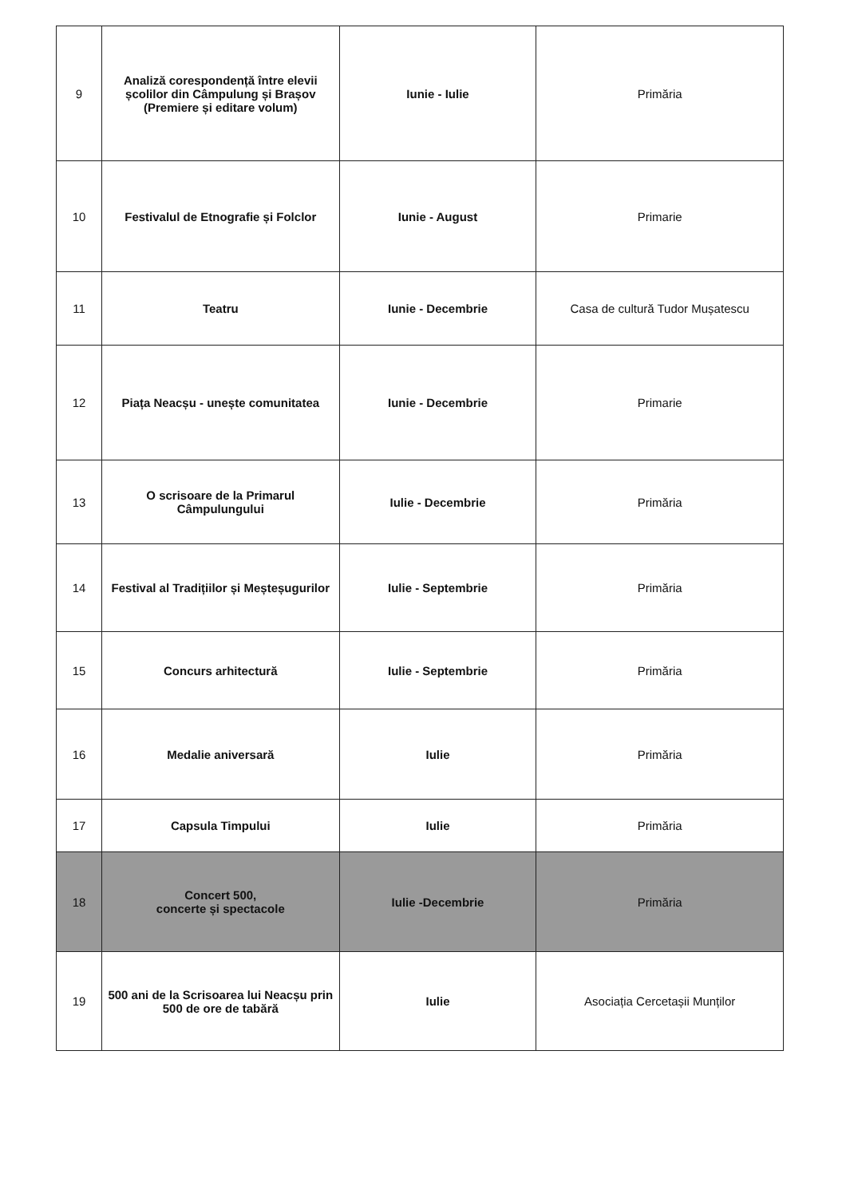| 9 | Analiză corespondență între elevii școlilor din Câmpulung și Brașov (Premiere și editare volum) | Iunie - Iulie | Primăria |
| 10 | Festivalul de Etnografie și Folclor | Iunie - August | Primarie |
| 11 | Teatru | Iunie - Decembrie | Casa de cultură Tudor Mușatescu |
| 12 | Piața Neacșu - unește comunitatea | Iunie - Decembrie | Primarie |
| 13 | O scrisoare de la Primarul Câmpulungului | Iulie - Decembrie | Primăria |
| 14 | Festival al Tradițiilor și Meșteșugurilor | Iulie - Septembrie | Primăria |
| 15 | Concurs arhitectură | Iulie - Septembrie | Primăria |
| 16 | Medalie aniversară | Iulie | Primăria |
| 17 | Capsula Timpului | Iulie | Primăria |
| 18 | Concert 500, concerte și spectacole | Iulie -Decembrie | Primăria |
| 19 | 500 ani de la Scrisoarea lui Neacșu prin 500 de ore de tabără | Iulie | Asociația Cercetașii Munților |